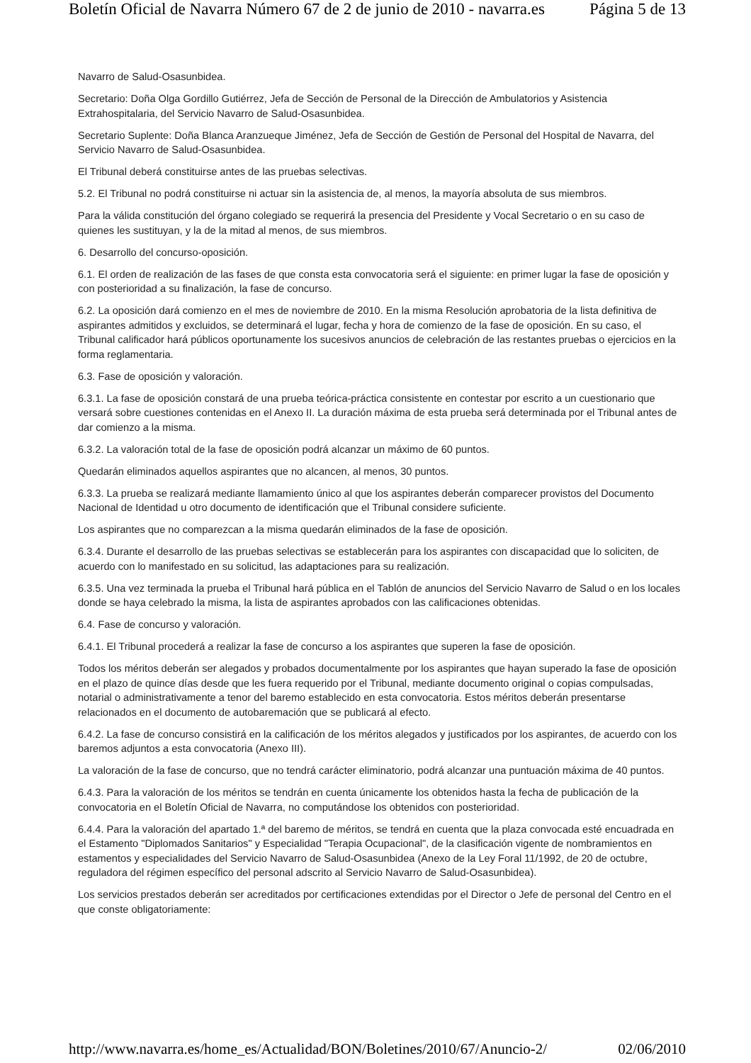Boletín Oficial de Navarra Número 67 de 2 de junio de 2010 - navarra.es Página 5 de 13
Navarro de Salud-Osasunbidea.
Secretario: Doña Olga Gordillo Gutiérrez, Jefa de Sección de Personal de la Dirección de Ambulatorios y Asistencia Extrahospitalaria, del Servicio Navarro de Salud-Osasunbidea.
Secretario Suplente: Doña Blanca Aranzueque Jiménez, Jefa de Sección de Gestión de Personal del Hospital de Navarra, del Servicio Navarro de Salud-Osasunbidea.
El Tribunal deberá constituirse antes de las pruebas selectivas.
5.2. El Tribunal no podrá constituirse ni actuar sin la asistencia de, al menos, la mayoría absoluta de sus miembros.
Para la válida constitución del órgano colegiado se requerirá la presencia del Presidente y Vocal Secretario o en su caso de quienes les sustituyan, y la de la mitad al menos, de sus miembros.
6. Desarrollo del concurso-oposición.
6.1. El orden de realización de las fases de que consta esta convocatoria será el siguiente: en primer lugar la fase de oposición y con posterioridad a su finalización, la fase de concurso.
6.2. La oposición dará comienzo en el mes de noviembre de 2010. En la misma Resolución aprobatoria de la lista definitiva de aspirantes admitidos y excluidos, se determinará el lugar, fecha y hora de comienzo de la fase de oposición. En su caso, el Tribunal calificador hará públicos oportunamente los sucesivos anuncios de celebración de las restantes pruebas o ejercicios en la forma reglamentaria.
6.3. Fase de oposición y valoración.
6.3.1. La fase de oposición constará de una prueba teórica-práctica consistente en contestar por escrito a un cuestionario que versará sobre cuestiones contenidas en el Anexo II. La duración máxima de esta prueba será determinada por el Tribunal antes de dar comienzo a la misma.
6.3.2. La valoración total de la fase de oposición podrá alcanzar un máximo de 60 puntos.
Quedarán eliminados aquellos aspirantes que no alcancen, al menos, 30 puntos.
6.3.3. La prueba se realizará mediante llamamiento único al que los aspirantes deberán comparecer provistos del Documento Nacional de Identidad u otro documento de identificación que el Tribunal considere suficiente.
Los aspirantes que no comparezcan a la misma quedarán eliminados de la fase de oposición.
6.3.4. Durante el desarrollo de las pruebas selectivas se establecerán para los aspirantes con discapacidad que lo soliciten, de acuerdo con lo manifestado en su solicitud, las adaptaciones para su realización.
6.3.5. Una vez terminada la prueba el Tribunal hará pública en el Tablón de anuncios del Servicio Navarro de Salud o en los locales donde se haya celebrado la misma, la lista de aspirantes aprobados con las calificaciones obtenidas.
6.4. Fase de concurso y valoración.
6.4.1. El Tribunal procederá a realizar la fase de concurso a los aspirantes que superen la fase de oposición.
Todos los méritos deberán ser alegados y probados documentalmente por los aspirantes que hayan superado la fase de oposición en el plazo de quince días desde que les fuera requerido por el Tribunal, mediante documento original o copias compulsadas, notarial o administrativamente a tenor del baremo establecido en esta convocatoria. Estos méritos deberán presentarse relacionados en el documento de autobaremación que se publicará al efecto.
6.4.2. La fase de concurso consistirá en la calificación de los méritos alegados y justificados por los aspirantes, de acuerdo con los baremos adjuntos a esta convocatoria (Anexo III).
La valoración de la fase de concurso, que no tendrá carácter eliminatorio, podrá alcanzar una puntuación máxima de 40 puntos.
6.4.3. Para la valoración de los méritos se tendrán en cuenta únicamente los obtenidos hasta la fecha de publicación de la convocatoria en el Boletín Oficial de Navarra, no computándose los obtenidos con posterioridad.
6.4.4. Para la valoración del apartado 1.ª del baremo de méritos, se tendrá en cuenta que la plaza convocada esté encuadrada en el Estamento "Diplomados Sanitarios" y Especialidad "Terapia Ocupacional", de la clasificación vigente de nombramientos en estamentos y especialidades del Servicio Navarro de Salud-Osasunbidea (Anexo de la Ley Foral 11/1992, de 20 de octubre, reguladora del régimen específico del personal adscrito al Servicio Navarro de Salud-Osasunbidea).
Los servicios prestados deberán ser acreditados por certificaciones extendidas por el Director o Jefe de personal del Centro en el que conste obligatoriamente:
http://www.navarra.es/home_es/Actualidad/BON/Boletines/2010/67/Anuncio-2/ 02/06/2010